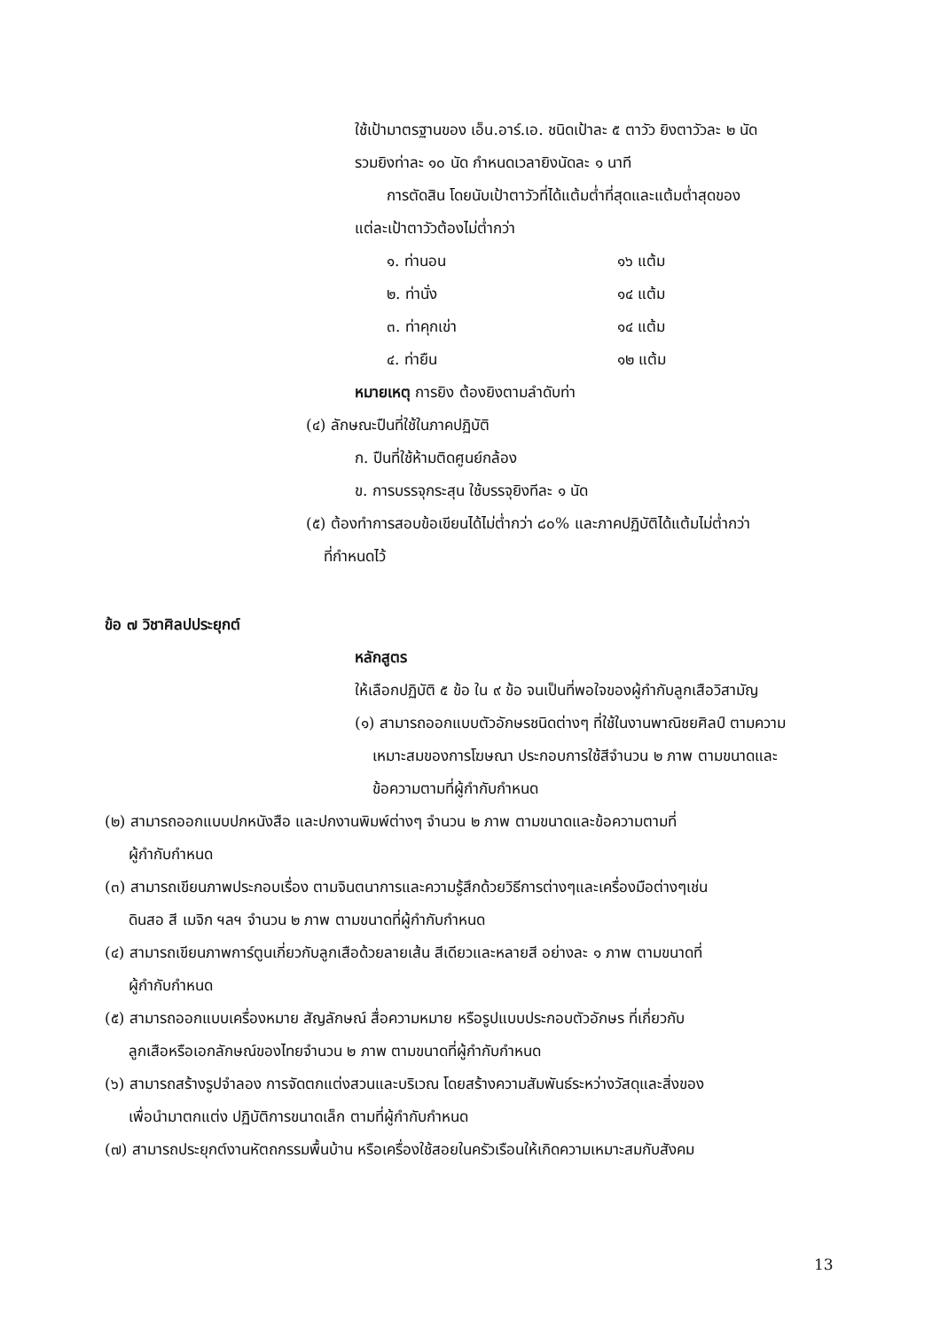ใช้เป้ามาตรฐานของ เอ็น.อาร์.เอ. ชนิดเป้าละ ๕ ตาวัว ยิงตาวัวละ ๒ นัด
รวมยิงท่าละ ๑๐ นัด กำหนดเวลายิงนัดละ ๑ นาที
การตัดสิน โดยนับเป้าตาวัวที่ได้แต้มต่ำที่สุดและแต้มต่ำสุดของ
แต่ละเป้าตาวัวต้องไม่ต่ำกว่า
| ๑. ท่านอน | ๑๖ แต้ม |
| ๒. ท่านั่ง | ๑๔ แต้ม |
| ๓. ท่าคุกเข่า | ๑๔ แต้ม |
| ๔. ท่ายืน | ๑๒ แต้ม |
หมายเหตุ การยิง ต้องยิงตามลำดับท่า
(๔) ลักษณะปืนที่ใช้ในภาคปฏิบัติ
ก. ปืนที่ใช้ห้ามติดศูนย์กล้อง
ข. การบรรจุกระสุน ใช้บรรจุยิงทีละ ๑ นัด
(๕) ต้องทำการสอบข้อเขียนได้ไม่ต่ำกว่า ๘๐% และภาคปฏิบัติได้แต้มไม่ต่ำกว่า
ที่กำหนดไว้
ข้อ ๗ วิชาศิลปประยุกต์
หลักสูตร
ให้เลือกปฏิบัติ ๕ ข้อ ใน ๙ ข้อ จนเป็นที่พอใจของผู้กำกับลูกเสือวิสามัญ
(๑) สามารถออกแบบตัวอักษรชนิดต่างๆ ที่ใช้ในงานพาณิชยศิลป์ ตามความ
เหมาะสมของการโฆษณา ประกอบการใช้สีจำนวน ๒ ภาพ ตามขนาดและ
ข้อความตามที่ผู้กำกับกำหนด
(๒) สามารถออกแบบปกหนังสือ และปกงานพิมพ์ต่างๆ จำนวน ๒ ภาพ ตามขนาดและข้อความตามที่
ผู้กำกับกำหนด
(๓) สามารถเขียนภาพประกอบเรื่อง ตามจินตนาการและความรู้สึกด้วยวิธีการต่างๆและเครื่องมือต่างๆเช่น
ดินสอ สี เมจิก ฯลฯ จำนวน ๒ ภาพ ตามขนาดที่ผู้กำกับกำหนด
(๔) สามารถเขียนภาพการ์ตูนเกี่ยวกับลูกเสือด้วยลายเส้น สีเดียวและหลายสี อย่างละ ๑ ภาพ ตามขนาดที่
ผู้กำกับกำหนด
(๕) สามารถออกแบบเครื่องหมาย สัญลักษณ์ สื่อความหมาย หรือรูปแบบประกอบตัวอักษร ที่เกี่ยวกับ
ลูกเสือหรือเอกลักษณ์ของไทยจำนวน ๒ ภาพ ตามขนาดที่ผู้กำกับกำหนด
(๖) สามารถสร้างรูปจำลอง การจัดตกแต่งสวนและบริเวณ โดยสร้างความสัมพันธ์ระหว่างวัสดุและสิ่งของ
เพื่อนำมาตกแต่ง ปฏิบัติการขนาดเล็ก ตามที่ผู้กำกับกำหนด
(๗) สามารถประยุกต์งานหัตถกรรมพื้นบ้าน หรือเครื่องใช้สอยในครัวเรือนให้เกิดความเหมาะสมกับสังคม
13